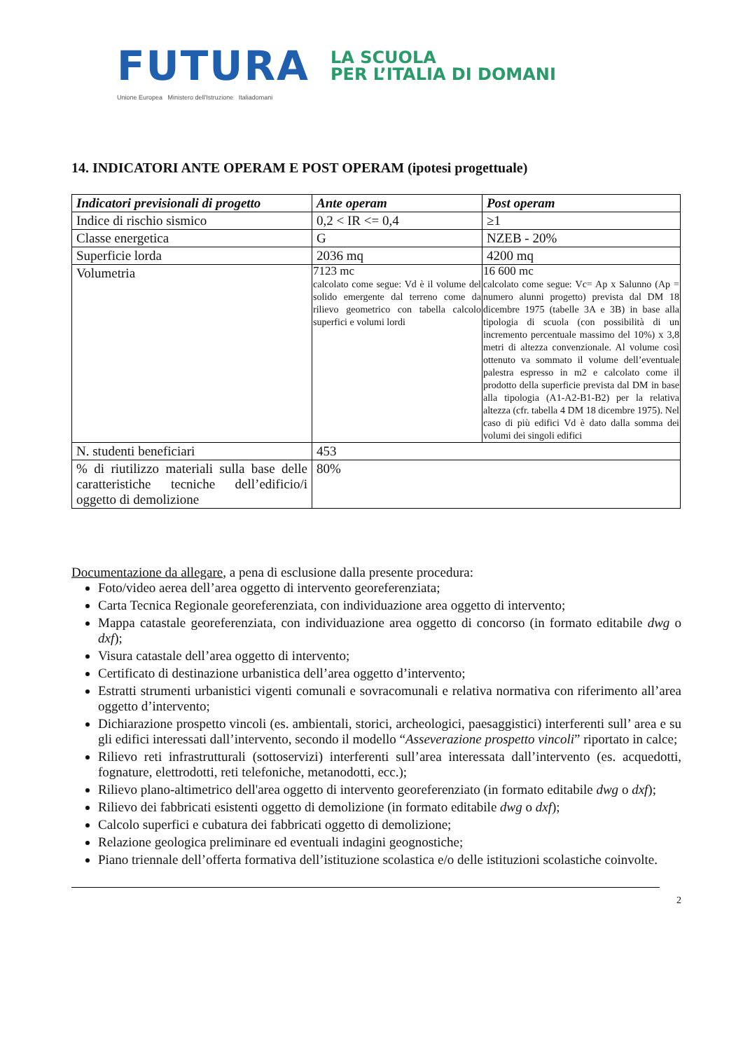FUTURA
LA SCUOLA
PER L’ITALIA DI DOMANI
Unione Europea Ministero dell'Istruzione Italiadomani
14. INDICATORI ANTE OPERAM E POST OPERAM (ipotesi progettuale)
| Indicatori previsionali di progetto | Ante operam | Post operam |
| --- | --- | --- |
| Indice di rischio sismico | 0,2 < IR <= 0,4 | ≥1 |
| Classe energetica | G | NZEB - 20% |
| Superficie lorda | 2036 mq | 4200 mq |
| Volumetria | 7123 mc calcolato come segue: Vd è il volume del solido emergente dal terreno come da rilievo geometrico con tabella calcolo superfici e volumi lordi | 16 600 mc calcolato come segue: Vc= Ap x Salunno (Ap = numero alunni progetto) prevista dal DM 18 dicembre 1975 (tabelle 3A e 3B) in base alla tipologia di scuola (con possibilità di un incremento percentuale massimo del 10%) x 3,8 metri di altezza convenzionale. Al volume così ottenuto va sommato il volume dell’eventuale palestra espresso in m2 e calcolato come il prodotto della superficie prevista dal DM in base alla tipologia (A1-A2-B1-B2) per la relativa altezza (cfr. tabella 4 DM 18 dicembre 1975). Nel caso di più edifici Vd è dato dalla somma dei volumi dei singoli edifici |
| N. studenti beneficiari | 453 | |
| % di riutilizzo materiali sulla base delle caratteristiche tecniche dell’edificio/i oggetto di demolizione | 80% | |
Documentazione da allegare, a pena di esclusione dalla presente procedura:
Foto/video aerea dell’area oggetto di intervento georeferenziata;
Carta Tecnica Regionale georeferenziata, con individuazione area oggetto di intervento;
Mappa catastale georeferenziata, con individuazione area oggetto di concorso (in formato editabile dwg o dxf);
Visura catastale dell’area oggetto di intervento;
Certificato di destinazione urbanistica dell’area oggetto d’intervento;
Estratti strumenti urbanistici vigenti comunali e sovracomunali e relativa normativa con riferimento all’area oggetto d’intervento;
Dichiarazione prospetto vincoli (es. ambientali, storici, archeologici, paesaggistici) interferenti sull’ area e su gli edifici interessati dall’intervento, secondo il modello “Asseverazione prospetto vincoli” riportato in calce;
Rilievo reti infrastrutturali (sottoservizi) interferenti sull’area interessata dall’intervento (es. acquedotti, fognature, elettrodotti, reti telefoniche, metanodotti, ecc.);
Rilievo plano-altimetrico dell'area oggetto di intervento georeferenziato (in formato editabile dwg o dxf);
Rilievo dei fabbricati esistenti oggetto di demolizione (in formato editabile dwg o dxf);
Calcolo superfici e cubatura dei fabbricati oggetto di demolizione;
Relazione geologica preliminare ed eventuali indagini geognostiche;
Piano triennale dell’offerta formativa dell’istituzione scolastica e/o delle istituzioni scolastiche coinvolte.
2